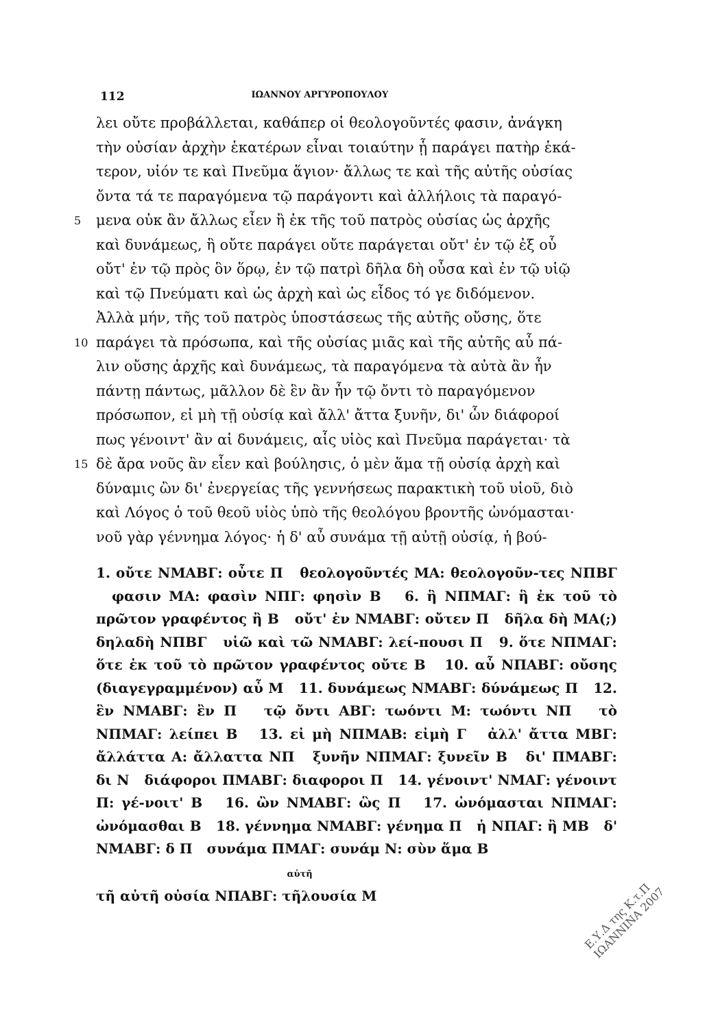112 ΙΩΑΝΝΟΥ ΑΡΓΥΡΟΠΟΥΛΟΥ
λει οὔτε προβάλλεται, καθάπερ οἱ θεολογοῦντές φασιν, ἀνάγκη
τὴν οὐσίαν ἀρχὴν ἑκατέρων εἶναι τοιαύτην ᾗ παράγει πατὴρ ἑκά-
τερον, υἱόν τε καὶ Πνεῦμα ἅγιον· ἄλλως τε καὶ τῆς αὐτῆς οὐσίας
ὄντα τά τε παραγόμενα τῷ παράγοντι καὶ ἀλλήλοις τὰ παραγό-
5 μενα οὐκ ἂν ἄλλως εἶεν ἢ ἐκ τῆς τοῦ πατρὸς οὐσίας ὡς ἀρχῆς
καὶ δυνάμεως, ἣ οὔτε παράγει οὔτε παράγεται οὔτ' ἐν τῷ ἐξ οὗ
οὔτ' ἐν τῷ πρὸς ὃν ὅρῳ, ἐν τῷ πατρὶ δῆλα δὴ οὖσα καὶ ἐν τῷ υἱῷ
καὶ τῷ Πνεύματι καὶ ὡς ἀρχὴ καὶ ὡς εἶδος τό γε διδόμενον.
Ἀλλὰ μήν, τῆς τοῦ πατρὸς ὑποστάσεως τῆς αὐτῆς οὔσης, ὅτε
10 παράγει τὰ πρόσωπα, καὶ τῆς οὐσίας μιᾶς καὶ τῆς αὐτῆς αὖ πά-
λιν οὔσης ἀρχῆς καὶ δυνάμεως, τὰ παραγόμενα τὰ αὐτὰ ἂν ἦν
πάντῃ πάντως, μᾶλλον δὲ ἓν ἂν ἦν τῷ ὄντι τὸ παραγόμενον
πρόσωπον, εἰ μὴ τῇ οὐσίᾳ καὶ ἄλλ' ἄττα ξυνῆν, δι' ὧν διάφοροί
πως γένοιντ' ἂν αἱ δυνάμεις, αἷς υἱὸς καὶ Πνεῦμα παράγεται· τὰ
15 δὲ ἄρα νοῦς ἂν εἶεν καὶ βούλησις, ὁ μὲν ἅμα τῇ οὐσίᾳ ἀρχὴ καὶ
δύναμις ὢν δι' ἐνεργείας τῆς γεννήσεως παρακτικὴ τοῦ υἱοῦ, διὸ
καὶ Λόγος ὁ τοῦ θεοῦ υἱὸς ὑπὸ τῆς θεολόγου βροντῆς ὠνόμασται·
νοῦ γὰρ γέννημα λόγος· ἡ δ' αὖ συνάμα τῇ αὐτῇ οὐσίᾳ, ἡ βού-
1. οὔτε ΝΜΑΒΓ: οὖτε Π θεολογοῦντές ΜΑ: θεολογοῦν-τες ΝΠΒΓ φασιν ΜΑ: φασὶν ΝΠΓ: φησὶν Β 6. ἣ ΝΠΜΑΓ: ἣ ἐκ τοῦ τὸ πρῶτον γραφέντος ἢ Β οὔτ' ἐν ΝΜΑΒΓ: οὔτεν Π δῆλα δὴ ΜΑ(;) δηλαδὴ ΝΠΒΓ υἱῶ καὶ τῶ ΝΜΑΒΓ: λεί-πουσι Π 9. ὅτε ΝΠΜΑΓ: ὅτε ἐκ τοῦ τὸ πρῶτον γραφέντος οὔτε Β 10. αὖ ΝΠΑΒΓ: οὔσης (διαγεγραμμένον) αὖ Μ 11. δυνάμεως ΝΜΑΒΓ: δύνάμεως Π 12. ἓν ΝΜΑΒΓ: ἒν Π τῷ ὄντι ΑΒΓ: τωόντι Μ: τωόντι ΝΠ τὸ ΝΠΜΑΓ: λείπει Β 13. εἰ μὴ ΝΠΜΑΒ: εἰμὴ Γ ἀλλ' ἄττα ΜΒΓ: ἄλλάττα Α: ἄλλαττα ΝΠ ξυνῆν ΝΠΜΑΓ: ξυνεῖν Β δι' ΠΜΑΒΓ: δι Ν διάφοροι ΠΜΑΒΓ: διαφοροι Π 14. γένοιντ' ΝΜΑΓ: γένοιντ Π: γέ-νοιτ' Β 16. ὢν ΝΜΑΒΓ: ὣς Π 17. ὠνόμασται ΝΠΜΑΓ: ὠνόμασθαι Β 18. γέννημα ΝΜΑΒΓ: γένημα Π ἡ ΝΠΑΓ: ἢ ΜΒ δ' ΝΜΑΒΓ: δ Π συνάμα ΠΜΑΓ: συνάμ Ν: σὺν ἅμα Β
αὐτῆ
τῆ αὐτῆ οὐσία ΝΠΑΒΓ: τῆλουσία Μ
Ε.Υ.Δ της Κ.τ.Π ΙΩΑΝΝΙΝΑ 2007